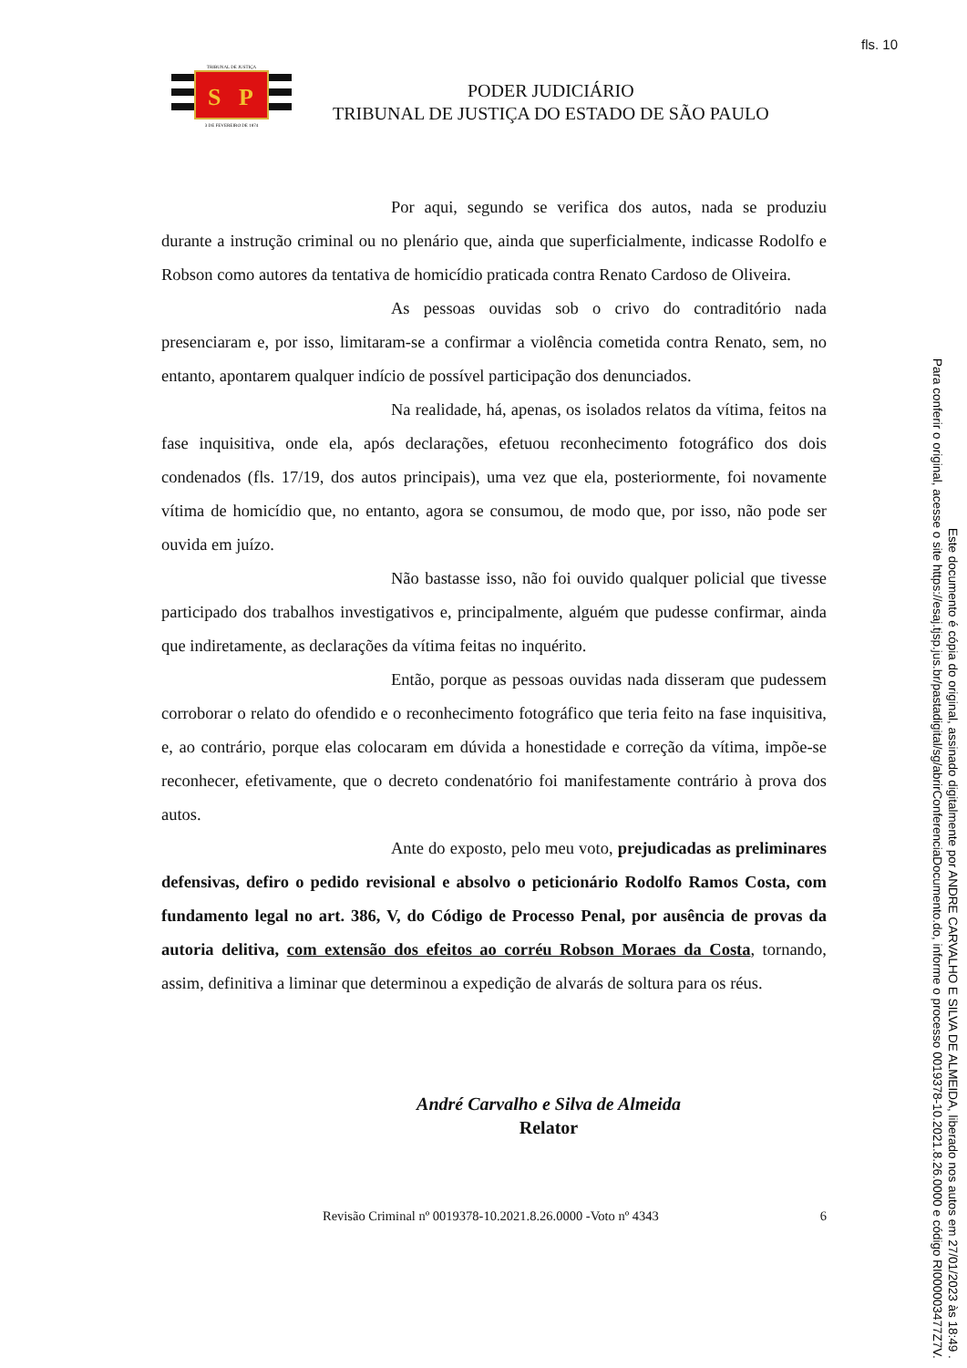fls. 10
TRIBUNAL DE JUSTIÇA
S
P
3 DE FEVEREIRO DE 1874
PODER JUDICIÁRIO
TRIBUNAL DE JUSTIÇA DO ESTADO DE SÃO PAULO
Por aqui, segundo se verifica dos autos, nada se produziu durante a instrução criminal ou no plenário que, ainda que superficialmente, indicasse Rodolfo e Robson como autores da tentativa de homicídio praticada contra Renato Cardoso de Oliveira.
As pessoas ouvidas sob o crivo do contraditório nada presenciaram e, por isso, limitaram-se a confirmar a violência cometida contra Renato, sem, no entanto, apontarem qualquer indício de possível participação dos denunciados.
Na realidade, há, apenas, os isolados relatos da vítima, feitos na fase inquisitiva, onde ela, após declarações, efetuou reconhecimento fotográfico dos dois condenados (fls. 17/19, dos autos principais), uma vez que ela, posteriormente, foi novamente vítima de homicídio que, no entanto, agora se consumou, de modo que, por isso, não pode ser ouvida em juízo.
Não bastasse isso, não foi ouvido qualquer policial que tivesse participado dos trabalhos investigativos e, principalmente, alguém que pudesse confirmar, ainda que indiretamente, as declarações da vítima feitas no inquérito.
Então, porque as pessoas ouvidas nada disseram que pudessem corroborar o relato do ofendido e o reconhecimento fotográfico que teria feito na fase inquisitiva, e, ao contrário, porque elas colocaram em dúvida a honestidade e correção da vítima, impõe-se reconhecer, efetivamente, que o decreto condenatório foi manifestamente contrário à prova dos autos.
Ante do exposto, pelo meu voto, prejudicadas as preliminares defensivas, defiro o pedido revisional e absolvo o peticionário Rodolfo Ramos Costa, com fundamento legal no art. 386, V, do Código de Processo Penal, por ausência de provas da autoria delitiva, com extensão dos efeitos ao corréu Robson Moraes da Costa, tornando, assim, definitiva a liminar que determinou a expedição de alvarás de soltura para os réus.
André Carvalho e Silva de Almeida
Relator
Revisão Criminal nº 0019378-10.2021.8.26.0000 -Voto nº 4343 6
Este documento é cópia do original, assinado digitalmente por ANDRE CARVALHO E SILVA DE ALMEIDA, liberado nos autos em 27/01/2023 às 18:49 .
Para conferir o original, acesse o site https://esaj.tjsp.jus.br/pastadigital/sg/abrirConferenciaDocumento.do, informe o processo 0019378-10.2021.8.26.0000 e código RI000003477Z7V.